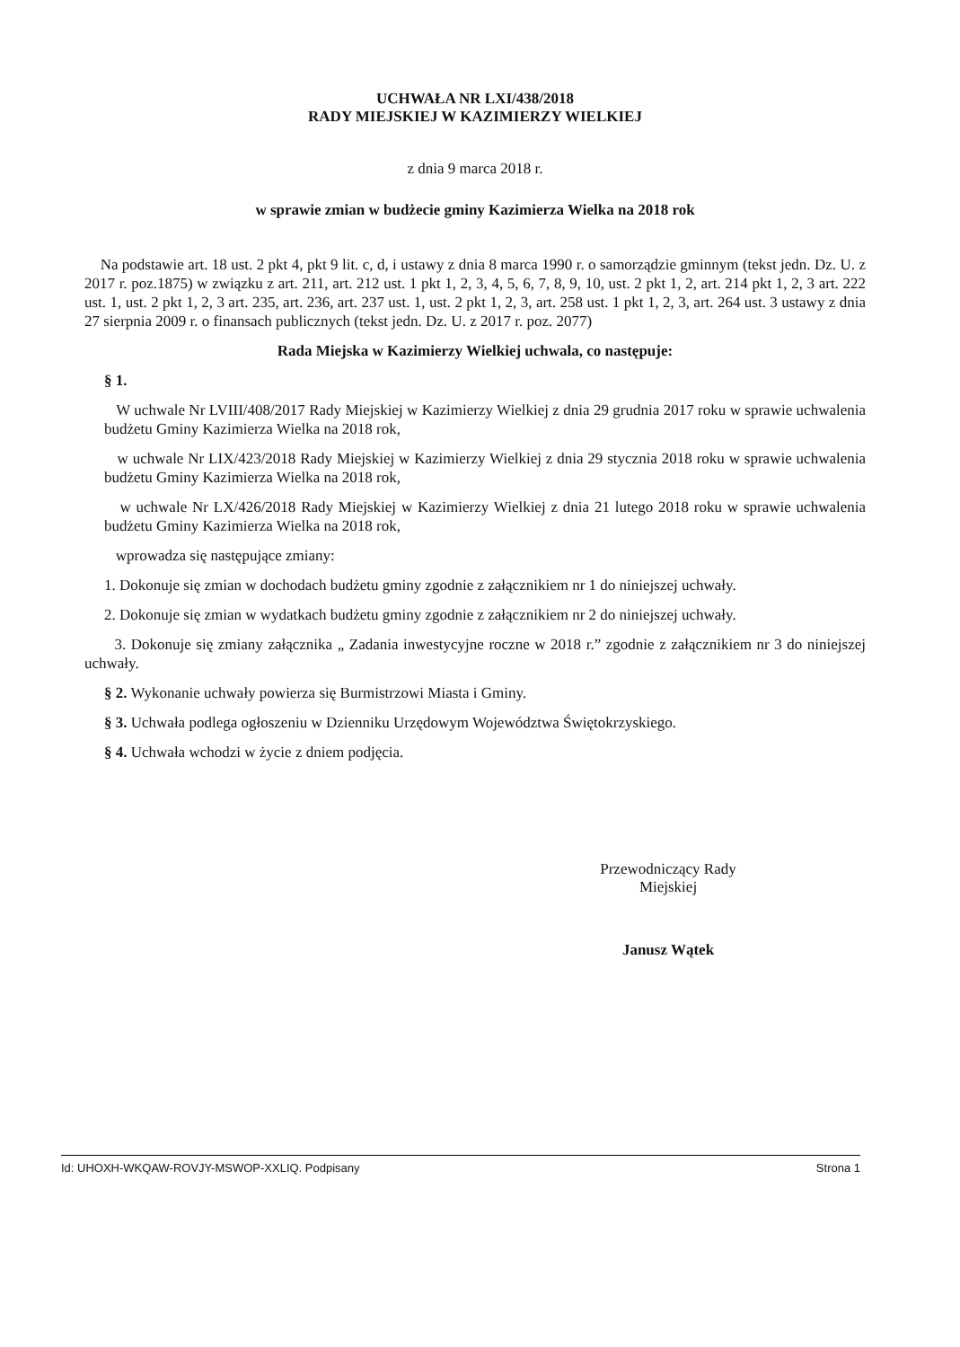UCHWAŁA NR LXI/438/2018
RADY MIEJSKIEJ W KAZIMIERZY WIELKIEJ
z dnia 9 marca 2018 r.
w sprawie zmian w budżecie gminy Kazimierza Wielka na 2018 rok
Na podstawie art. 18 ust. 2 pkt 4, pkt 9 lit. c, d, i ustawy z dnia 8 marca 1990 r. o samorządzie gminnym (tekst jedn. Dz. U. z 2017 r. poz.1875) w związku z art. 211, art. 212 ust. 1 pkt 1, 2, 3, 4, 5, 6, 7, 8, 9, 10, ust. 2 pkt 1, 2, art. 214 pkt 1, 2, 3 art. 222 ust. 1, ust. 2 pkt 1, 2, 3 art. 235, art. 236, art. 237 ust. 1, ust. 2 pkt 1, 2, 3, art. 258 ust. 1 pkt 1, 2, 3, art. 264 ust. 3 ustawy z dnia 27 sierpnia 2009 r. o finansach publicznych (tekst jedn. Dz. U. z 2017 r. poz. 2077)
Rada Miejska w Kazimierzy Wielkiej uchwala, co następuje:
§ 1.
W uchwale Nr LVIII/408/2017 Rady Miejskiej w Kazimierzy Wielkiej z dnia 29 grudnia 2017 roku w sprawie uchwalenia budżetu Gminy Kazimierza Wielka na 2018 rok,
w uchwale Nr LIX/423/2018 Rady Miejskiej w Kazimierzy Wielkiej z dnia 29 stycznia 2018 roku w sprawie uchwalenia budżetu Gminy Kazimierza Wielka na 2018 rok,
w uchwale Nr LX/426/2018 Rady Miejskiej w Kazimierzy Wielkiej z dnia 21 lutego 2018 roku w sprawie uchwalenia budżetu Gminy Kazimierza Wielka na 2018 rok,
wprowadza się następujące zmiany:
1. Dokonuje się zmian w dochodach budżetu gminy zgodnie z załącznikiem nr 1 do niniejszej uchwały.
2. Dokonuje się zmian w wydatkach budżetu gminy zgodnie z załącznikiem nr 2 do niniejszej uchwały.
3. Dokonuje się zmiany załącznika „ Zadania inwestycyjne roczne w 2018 r.” zgodnie z załącznikiem nr 3 do niniejszej uchwały.
§ 2. Wykonanie uchwały powierza się Burmistrzowi Miasta i Gminy.
§ 3. Uchwała podlega ogłoszeniu w Dzienniku Urzędowym Województwa Świętokrzyskiego.
§ 4. Uchwała wchodzi w życie z dniem podjęcia.
Przewodniczący Rady
Miejskiej
Janusz Wątek
Id: UHOXH-WKQAW-ROVJY-MSWOP-XXLIQ. Podpisany Strona 1